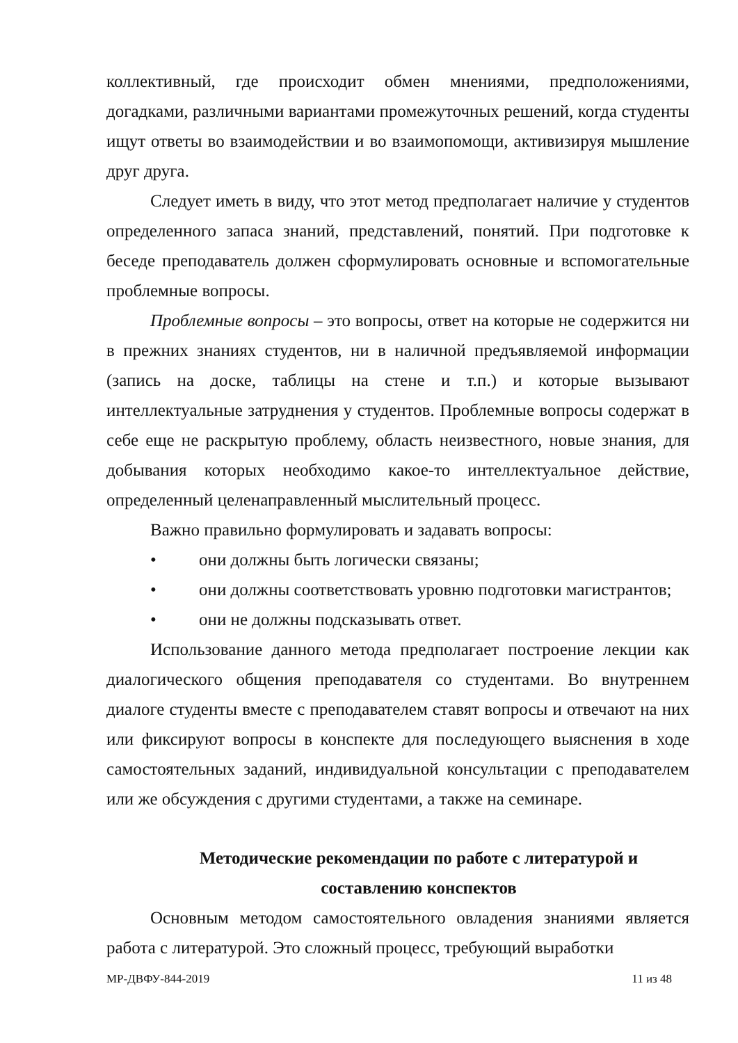коллективный, где происходит обмен мнениями, предположениями, догадками, различными вариантами промежуточных решений, когда студенты ищут ответы во взаимодействии и во взаимопомощи, активизируя мышление друг друга.
Следует иметь в виду, что этот метод предполагает наличие у студентов определенного запаса знаний, представлений, понятий. При подготовке к беседе преподаватель должен сформулировать основные и вспомогательные проблемные вопросы.
Проблемные вопросы – это вопросы, ответ на которые не содержится ни в прежних знаниях студентов, ни в наличной предъявляемой информации (запись на доске, таблицы на стене и т.п.) и которые вызывают интеллектуальные затруднения у студентов. Проблемные вопросы содержат в себе еще не раскрытую проблему, область неизвестного, новые знания, для добывания которых необходимо какое-то интеллектуальное действие, определенный целенаправленный мыслительный процесс.
Важно правильно формулировать и задавать вопросы:
• они должны быть логически связаны;
• они должны соответствовать уровню подготовки магистрантов;
• они не должны подсказывать ответ.
Использование данного метода предполагает построение лекции как диалогического общения преподавателя со студентами. Во внутреннем диалоге студенты вместе с преподавателем ставят вопросы и отвечают на них или фиксируют вопросы в конспекте для последующего выяснения в ходе самостоятельных заданий, индивидуальной консультации с преподавателем или же обсуждения с другими студентами, а также на семинаре.
Методические рекомендации по работе с литературой и
составлению конспектов
Основным методом самостоятельного овладения знаниями является работа с литературой. Это сложный процесс, требующий выработки
МР-ДВФУ-844-2019 11 из 48